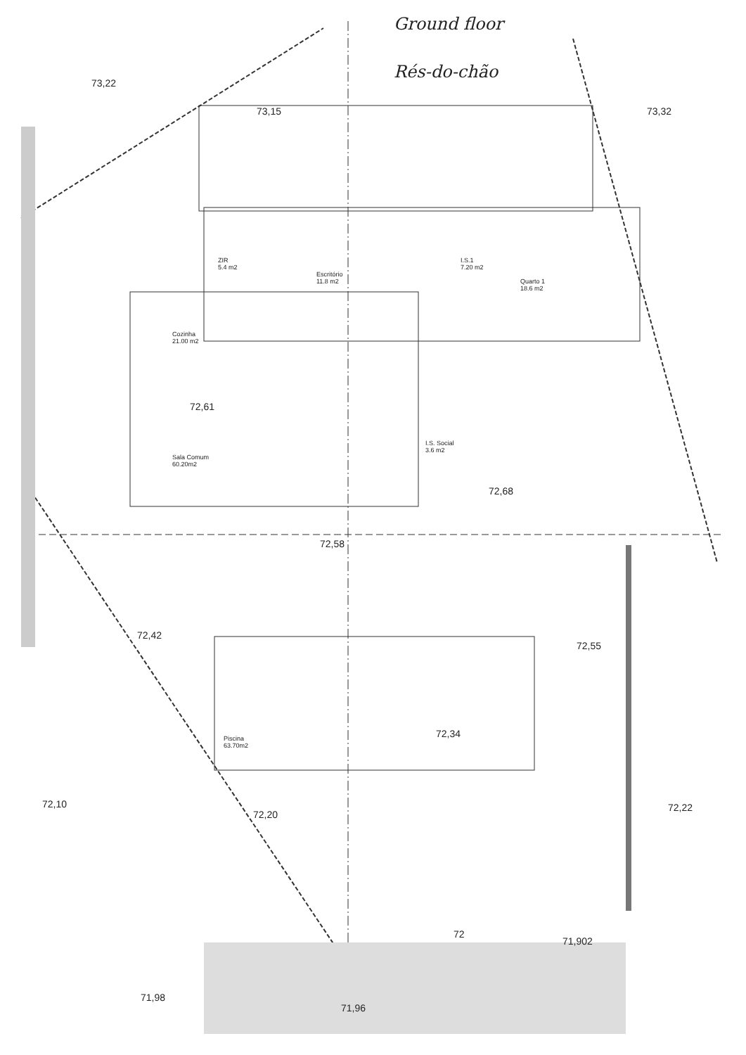Ground floor
Rés-do-chão
ZIR
5.4 m2
Escritório
11.8 m2
I.S.1
7.20 m2
Quarto 1
18.6 m2
Cozinha
21.00 m2
Sala Comum
60.20m2
I.S. Social
3.6 m2
Piscina
63.70m2
73,22
73,15 73,32
72,61
72,68
72,58
72,42
72,55
72,34
72,10
72,20
72,22
72
71,902
71,98
71,96